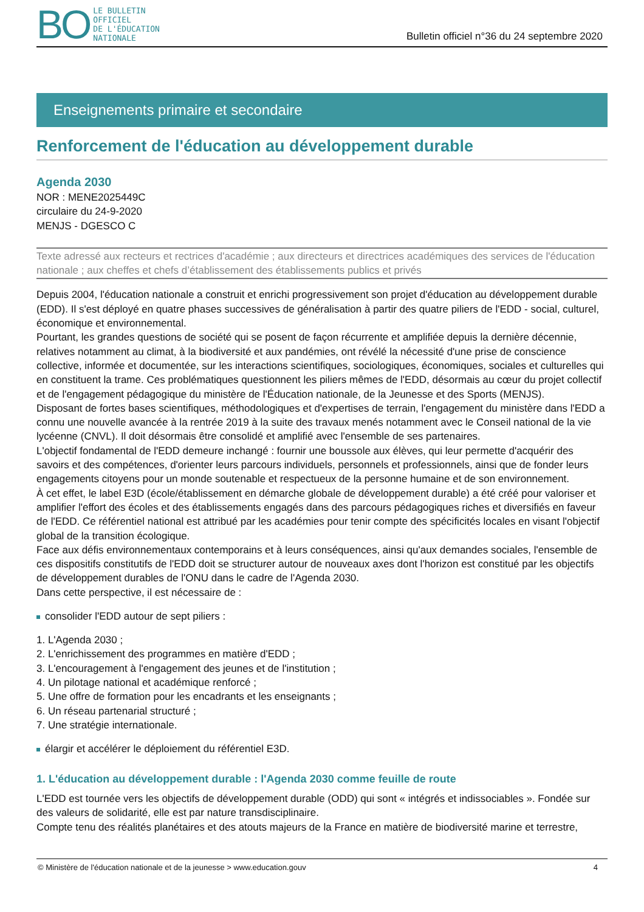BO
LE BULLETIN
OFFICIEL
DE L'ÉDUCATION
NATIONALE
Bulletin officiel n°36 du 24 septembre 2020
Enseignements primaire et secondaire
Renforcement de l'éducation au développement durable
Agenda 2030
NOR : MENE2025449C
circulaire du 24-9-2020
MENJS - DGESCO C
Texte adressé aux recteurs et rectrices d'académie ; aux directeurs et directrices académiques des services de l'éducation nationale ; aux cheffes et chefs d’établissement des établissements publics et privés
Depuis 2004, l'éducation nationale a construit et enrichi progressivement son projet d'éducation au développement durable (EDD). Il s'est déployé en quatre phases successives de généralisation à partir des quatre piliers de l'EDD - social, culturel, économique et environnemental.
Pourtant, les grandes questions de société qui se posent de façon récurrente et amplifiée depuis la dernière décennie, relatives notamment au climat, à la biodiversité et aux pandémies, ont révélé la nécessité d'une prise de conscience collective, informée et documentée, sur les interactions scientifiques, sociologiques, économiques, sociales et culturelles qui en constituent la trame. Ces problématiques questionnent les piliers mêmes de l'EDD, désormais au cœur du projet collectif et de l'engagement pédagogique du ministère de l'Éducation nationale, de la Jeunesse et des Sports (MENJS).
Disposant de fortes bases scientifiques, méthodologiques et d'expertises de terrain, l'engagement du ministère dans l'EDD a connu une nouvelle avancée à la rentrée 2019 à la suite des travaux menés notamment avec le Conseil national de la vie lycéenne (CNVL). Il doit désormais être consolidé et amplifié avec l'ensemble de ses partenaires.
L'objectif fondamental de l'EDD demeure inchangé : fournir une boussole aux élèves, qui leur permette d'acquérir des savoirs et des compétences, d'orienter leurs parcours individuels, personnels et professionnels, ainsi que de fonder leurs engagements citoyens pour un monde soutenable et respectueux de la personne humaine et de son environnement.
À cet effet, le label E3D (école/établissement en démarche globale de développement durable) a été créé pour valoriser et amplifier l'effort des écoles et des établissements engagés dans des parcours pédagogiques riches et diversifiés en faveur de l'EDD. Ce référentiel national est attribué par les académies pour tenir compte des spécificités locales en visant l'objectif global de la transition écologique.
Face aux défis environnementaux contemporains et à leurs conséquences, ainsi qu'aux demandes sociales, l'ensemble de ces dispositifs constitutifs de l'EDD doit se structurer autour de nouveaux axes dont l'horizon est constitué par les objectifs de développement durables de l'ONU dans le cadre de l'Agenda 2030.
Dans cette perspective, il est nécessaire de :
consolider l'EDD autour de sept piliers :
1. L'Agenda 2030 ;
2. L'enrichissement des programmes en matière d'EDD ;
3. L'encouragement à l'engagement des jeunes et de l'institution ;
4. Un pilotage national et académique renforcé ;
5. Une offre de formation pour les encadrants et les enseignants ;
6. Un réseau partenarial structuré ;
7. Une stratégie internationale.
élargir et accélérer le déploiement du référentiel E3D.
1. L'éducation au développement durable : l'Agenda 2030 comme feuille de route
L'EDD est tournée vers les objectifs de développement durable (ODD) qui sont « intégrés et indissociables ». Fondée sur des valeurs de solidarité, elle est par nature transdisciplinaire.
Compte tenu des réalités planétaires et des atouts majeurs de la France en matière de biodiversité marine et terrestre,
© Ministère de l'éducation nationale et de la jeunesse > www.education.gouv 4